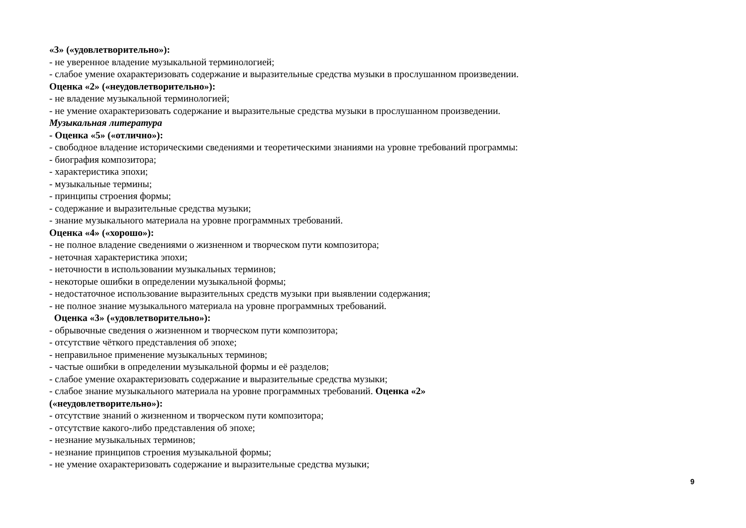«3» («удовлетворительно»):
- не уверенное владение музыкальной терминологией;
- слабое умение охарактеризовать содержание и выразительные средства музыки в прослушанном произведении.
Оценка «2» («неудовлетворительно»):
- не владение музыкальной терминологией;
- не умение охарактеризовать содержание и выразительные средства музыки в прослушанном произведении.
Музыкальная литература
- Оценка «5» («отлично»):
- свободное владение историческими сведениями и теоретическими знаниями на уровне требований программы:
- биография композитора;
- характеристика эпохи;
- музыкальные термины;
- принципы строения формы;
- содержание и выразительные средства музыки;
- знание музыкального материала на уровне программных требований.
Оценка «4» («хорошо»):
- не полное владение сведениями о жизненном и творческом пути композитора;
- неточная характеристика эпохи;
- неточности в использовании музыкальных терминов;
- некоторые ошибки в определении музыкальной формы;
- недостаточное использование выразительных средств музыки при выявлении содержания;
- не полное знание музыкального материала на уровне программных требований.
Оценка «3» («удовлетворительно»):
- обрывочные сведения о жизненном и творческом пути композитора;
- отсутствие чёткого представления об эпохе;
- неправильное применение музыкальных терминов;
- частые ошибки в определении музыкальной формы и её разделов;
- слабое умение охарактеризовать содержание и выразительные средства музыки;
- слабое знание музыкального материала на уровне программных требований. Оценка «2»
(«неудовлетворительно»):
- отсутствие знаний о жизненном и творческом пути композитора;
- отсутствие какого-либо представления об эпохе;
- незнание музыкальных терминов;
- незнание принципов строения музыкальной формы;
- не умение охарактеризовать содержание и выразительные средства музыки;
9